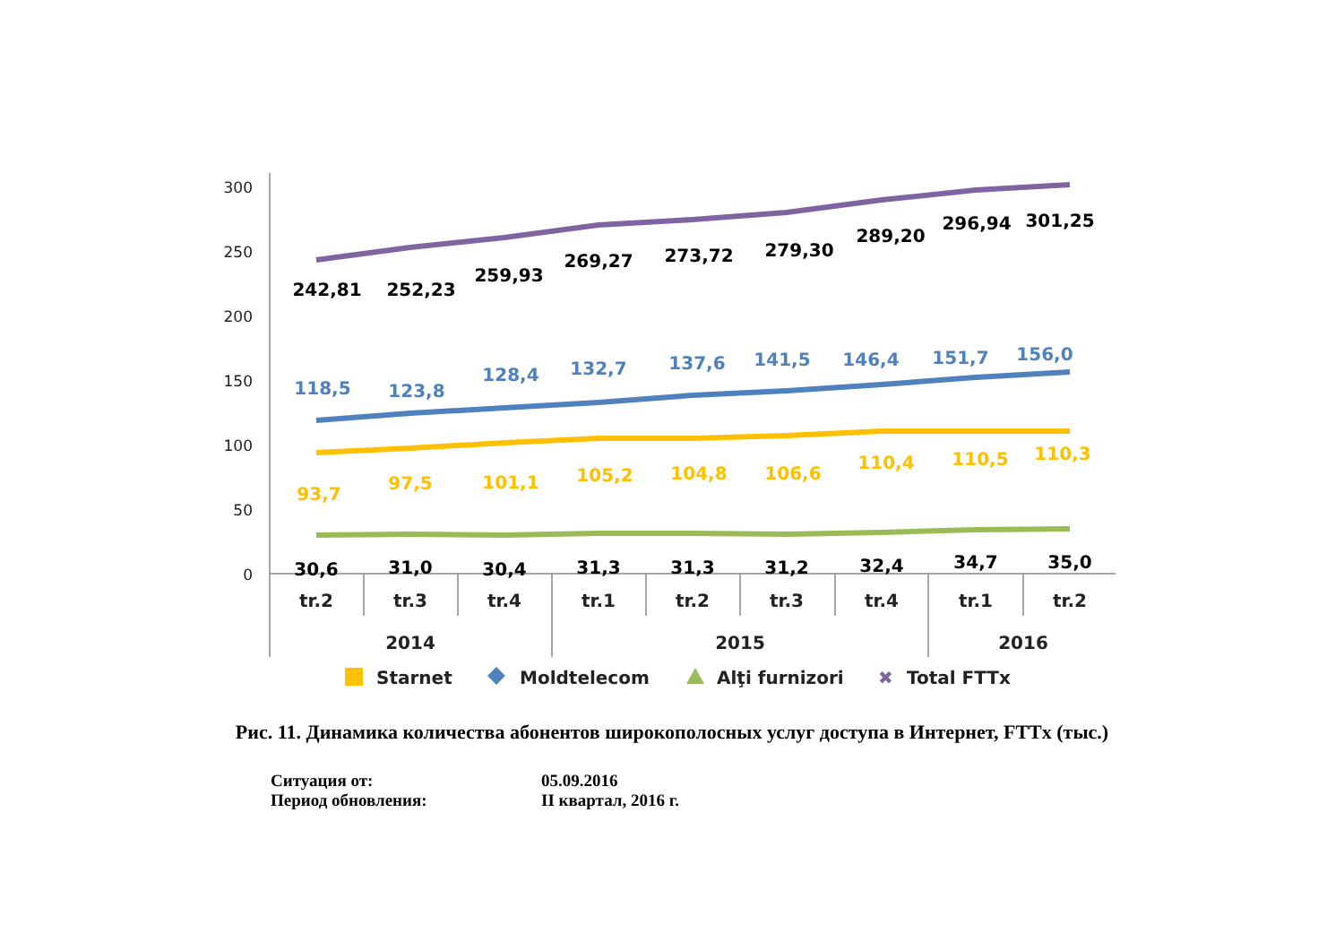300
250
200
150
100
50
0
tr.2
tr.3
tr.4
tr.1
tr.2
tr.3
tr.4
tr.1
tr.2
2014
2015
2016
242,81
252,23
259,93
269,27
273,72
279,30
289,20
296,94
301,25
118,5
123,8
128,4
132,7
137,6
141,5
146,4
151,7
156,0
93,7
97,5
101,1
105,2
104,8
106,6
110,4
110,5
110,3
30,6
31,0
30,4
31,3
31,3
31,2
32,4
34,7
35,0
Starnet
Moldtelecom
Alţi furnizori
✖
Total FTTx
Рис. 11. Динамика количества абонентов широкополосных услуг доступа в Интернет, FTTx (тыс.)
Ситуация от: 05.09.2016
Период обновления: II квартал, 2016 г.